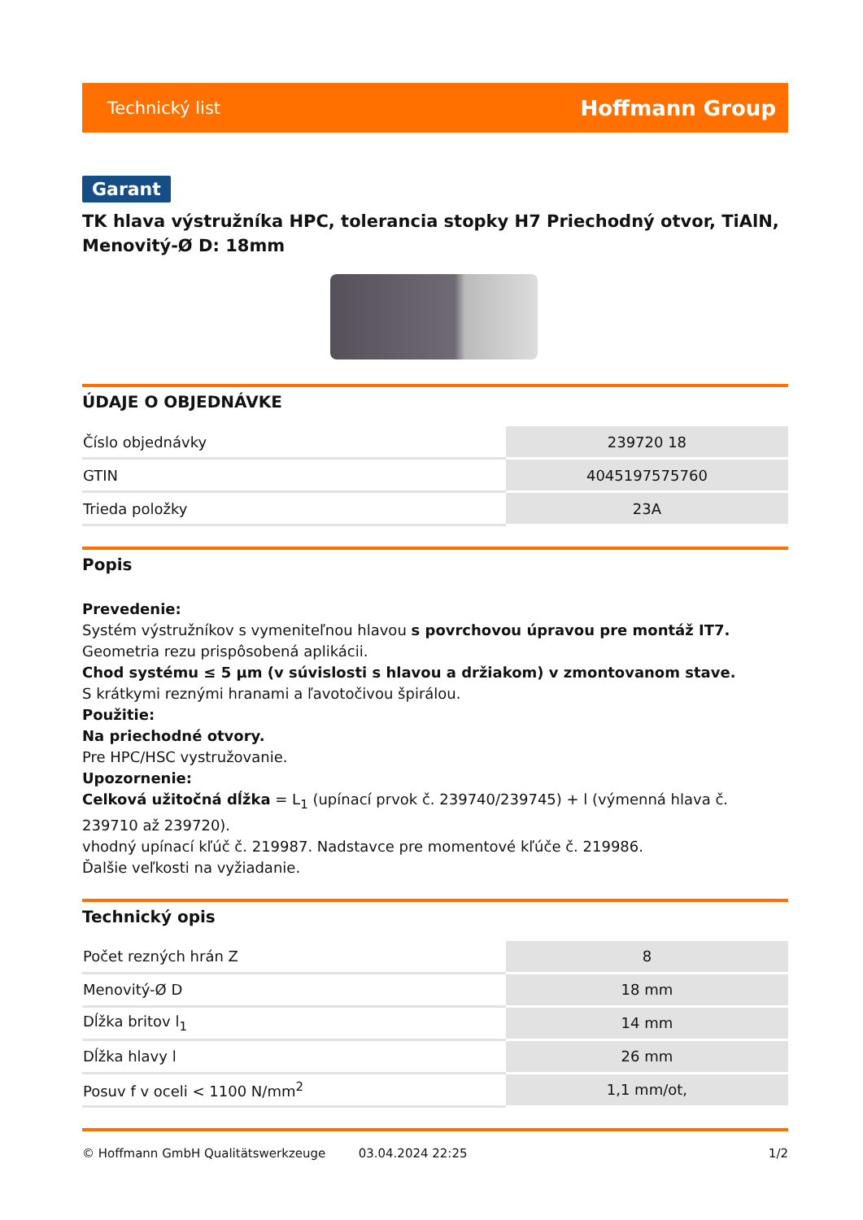Technický list Hoffmann Group
Garant
TK hlava výstružníka HPC, tolerancia stopky H7 Priechodný otvor, TiAlN, Menovitý-Ø D: 18mm
ÚDAJE O OBJEDNÁVKE
| Číslo objednávky | 239720 18 |
| GTIN | 4045197575760 |
| Trieda položky | 23A |
Popis
Prevedenie:
Systém výstružníkov s vymeniteľnou hlavou s povrchovou úpravou pre montáž IT7. Geometria rezu prispôsobená aplikácii.
Chod systému ≤ 5 µm (v súvislosti s hlavou a držiakom) v zmontovanom stave.
S krátkymi reznými hranami a ľavotočivou špirálou.
Použitie:
Na priechodné otvory.
Pre HPC/HSC vystružovanie.
Upozornenie:
Celková užitočná dĺžka = L<sub>1</sub> (upínací prvok č. 239740/239745) + l (výmenná hlava č. 239710 až 239720).
vhodný upínací kľúč č. 219987. Nadstavce pre momentové kľúče č. 219986.
Ďalšie veľkosti na vyžiadanie.
Technický opis
| Počet rezných hrán Z | 8 |
| Menovitý-Ø D | 18 mm |
| Dĺžka britov l<sub>1</sub> | 14 mm |
| Dĺžka hlavy l | 26 mm |
| Posuv f v oceli < 1100 N/mm<sup>2</sup> | 1,1 mm/ot, |
© Hoffmann GmbH Qualitätswerkzeuge 03.04.2024 22:25 1/2